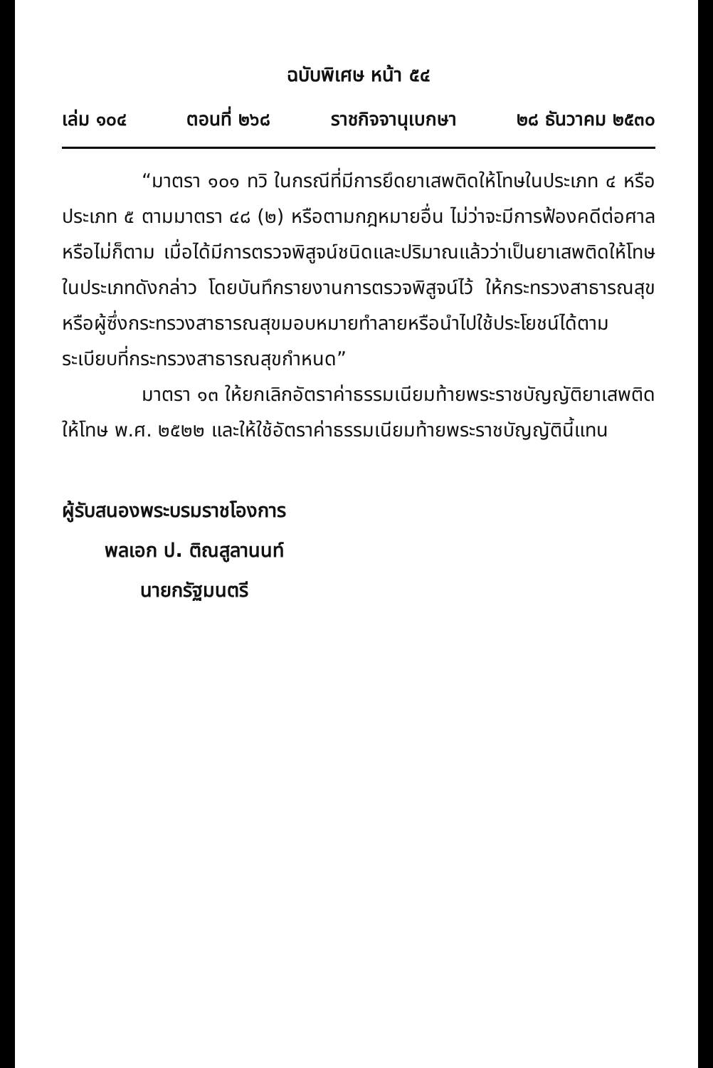ฉบับพิเศษ หน้า ๕๔
เล่ม ๑๐๔ ตอนที่ ๒๖๘ ราชกิจจานุเบกษา ๒๘ ธันวาคม ๒๕๓๐
“มาตรา ๑๐๑ ทวิ ในกรณีที่มีการยึดยาเสพติดให้โทษในประเภท ๔ หรือประเภท ๕ ตามมาตรา ๔๘ (๒) หรือตามกฎหมายอื่น ไม่ว่าจะมีการฟ้องคดีต่อศาลหรือไม่ก็ตาม เมื่อได้มีการตรวจพิสูจน์ชนิดและปริมาณแล้วว่าเป็นยาเสพติดให้โทษในประเภทดังกล่าว โดยบันทึกรายงานการตรวจพิสูจน์ไว้ ให้กระทรวงสาธารณสุขหรือผู้ซึ่งกระทรวงสาธารณสุขมอบหมายทำลายหรือนำไปใช้ประโยชน์ได้ตามระเบียบที่กระทรวงสาธารณสุขกำหนด”
มาตรา ๑๓ ให้ยกเลิกอัตราค่าธรรมเนียมท้ายพระราชบัญญัติยาเสพติดให้โทษ พ.ศ. ๒๕๒๒ และให้ใช้อัตราค่าธรรมเนียมท้ายพระราชบัญญัตินี้แทน
ผู้รับสนองพระบรมราชโองการ
พลเอก ป. ติณสูลานนท์
นายกรัฐมนตรี